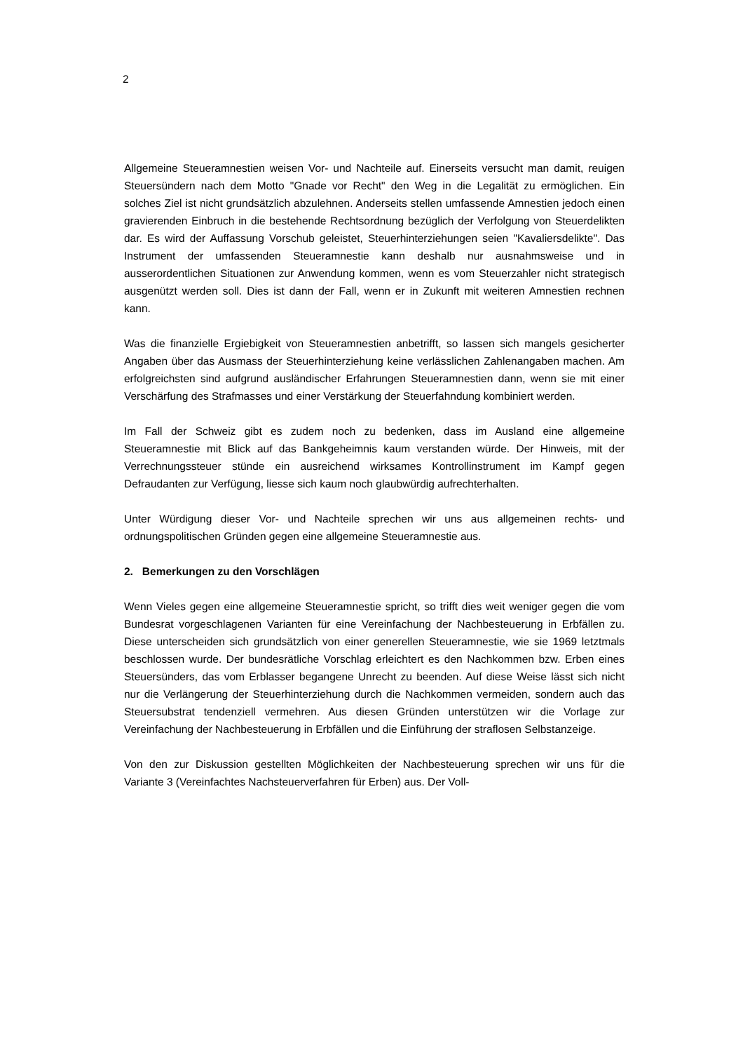2
Allgemeine Steueramnestien weisen Vor- und Nachteile auf. Einerseits versucht man damit, reuigen Steuersündern nach dem Motto "Gnade vor Recht" den Weg in die Legalität zu ermöglichen. Ein solches Ziel ist nicht grundsätzlich abzulehnen. Anderseits stellen umfassende Amnestien jedoch einen gravierenden Einbruch in die bestehende Rechtsordnung bezüglich der Verfolgung von Steuerdelikten dar. Es wird der Auffassung Vorschub geleistet, Steuerhinterziehungen seien "Kavaliersdelikte". Das Instrument der umfassenden Steueramnestie kann deshalb nur ausnahmsweise und in ausserordentlichen Situationen zur Anwendung kommen, wenn es vom Steuerzahler nicht strategisch ausgenützt werden soll. Dies ist dann der Fall, wenn er in Zukunft mit weiteren Amnestien rechnen kann.
Was die finanzielle Ergiebigkeit von Steueramnestien anbetrifft, so lassen sich mangels gesicherter Angaben über das Ausmass der Steuerhinterziehung keine verlässlichen Zahlenangaben machen. Am erfolgreichsten sind aufgrund ausländischer Erfahrungen Steueramnestien dann, wenn sie mit einer Verschärfung des Strafmasses und einer Verstärkung der Steuerfahndung kombiniert werden.
Im Fall der Schweiz gibt es zudem noch zu bedenken, dass im Ausland eine allgemeine Steueramnestie mit Blick auf das Bankgeheimnis kaum verstanden würde. Der Hinweis, mit der Verrechnungssteuer stünde ein ausreichend wirksames Kontrollinstrument im Kampf gegen Defraudanten zur Verfügung, liesse sich kaum noch glaubwürdig aufrechterhalten.
Unter Würdigung dieser Vor- und Nachteile sprechen wir uns aus allgemeinen rechts- und ordnungspolitischen Gründen gegen eine allgemeine Steueramnestie aus.
2. Bemerkungen zu den Vorschlägen
Wenn Vieles gegen eine allgemeine Steueramnestie spricht, so trifft dies weit weniger gegen die vom Bundesrat vorgeschlagenen Varianten für eine Vereinfachung der Nachbesteuerung in Erbfällen zu. Diese unterscheiden sich grundsätzlich von einer generellen Steueramnestie, wie sie 1969 letztmals beschlossen wurde. Der bundesrätliche Vorschlag erleichtert es den Nachkommen bzw. Erben eines Steuersünders, das vom Erblasser begangene Unrecht zu beenden. Auf diese Weise lässt sich nicht nur die Verlängerung der Steuerhinterziehung durch die Nachkommen vermeiden, sondern auch das Steuersubstrat tendenziell vermehren. Aus diesen Gründen unterstützen wir die Vorlage zur Vereinfachung der Nachbesteuerung in Erbfällen und die Einführung der straflosen Selbstanzeige.
Von den zur Diskussion gestellten Möglichkeiten der Nachbesteuerung sprechen wir uns für die Variante 3 (Vereinfachtes Nachsteuerverfahren für Erben) aus. Der Voll-